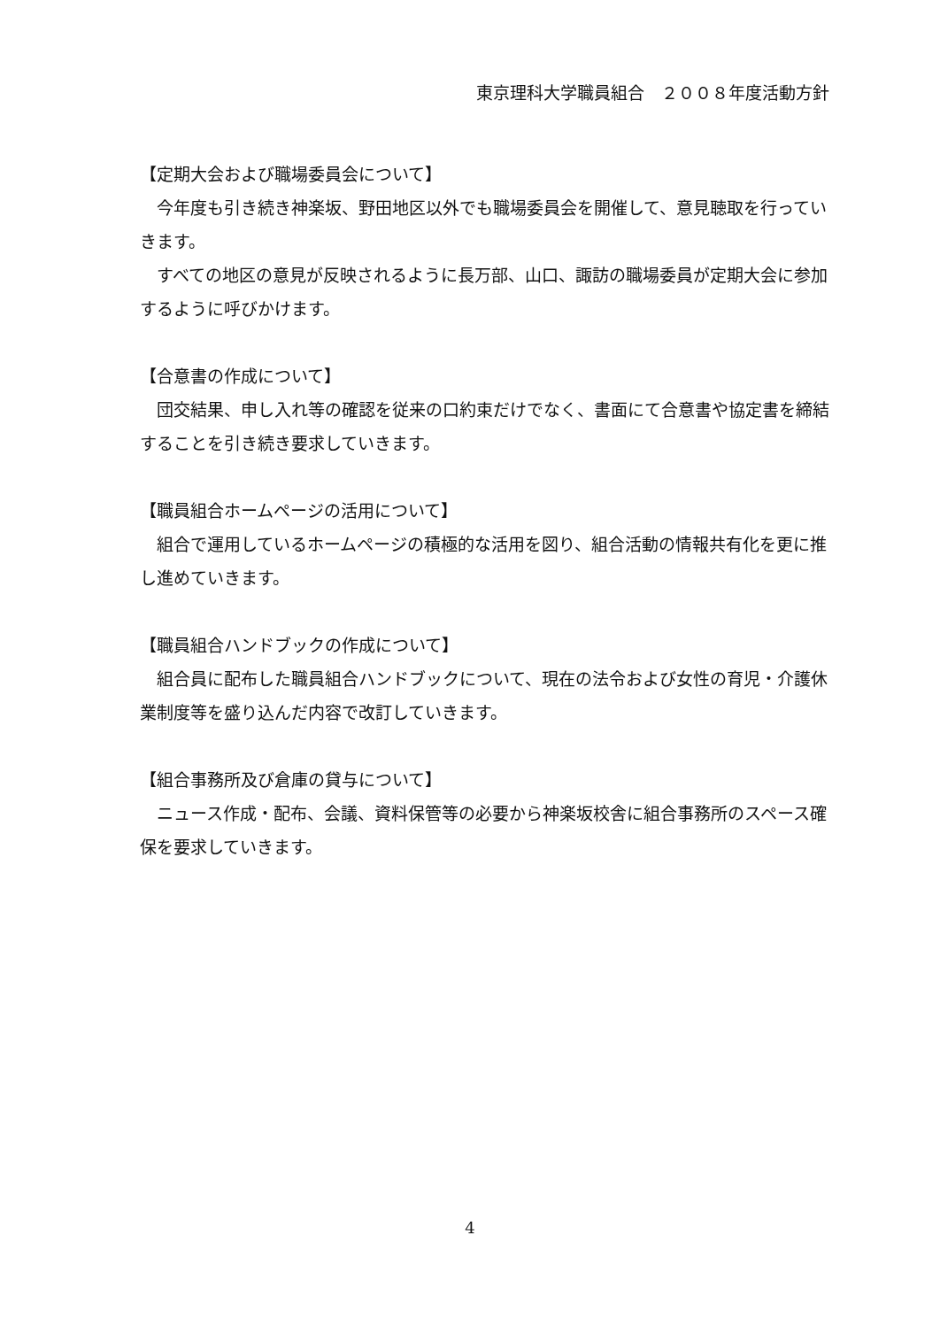東京理科大学職員組合　２００８年度活動方針
【定期大会および職場委員会について】
　今年度も引き続き神楽坂、野田地区以外でも職場委員会を開催して、意見聴取を行っていきます。
　すべての地区の意見が反映されるように長万部、山口、諏訪の職場委員が定期大会に参加するように呼びかけます。
【合意書の作成について】
　団交結果、申し入れ等の確認を従来の口約束だけでなく、書面にて合意書や協定書を締結することを引き続き要求していきます。
【職員組合ホームページの活用について】
　組合で運用しているホームページの積極的な活用を図り、組合活動の情報共有化を更に推し進めていきます。
【職員組合ハンドブックの作成について】
　組合員に配布した職員組合ハンドブックについて、現在の法令および女性の育児・介護休業制度等を盛り込んだ内容で改訂していきます。
【組合事務所及び倉庫の貸与について】
　ニュース作成・配布、会議、資料保管等の必要から神楽坂校舎に組合事務所のスペース確保を要求していきます。
4